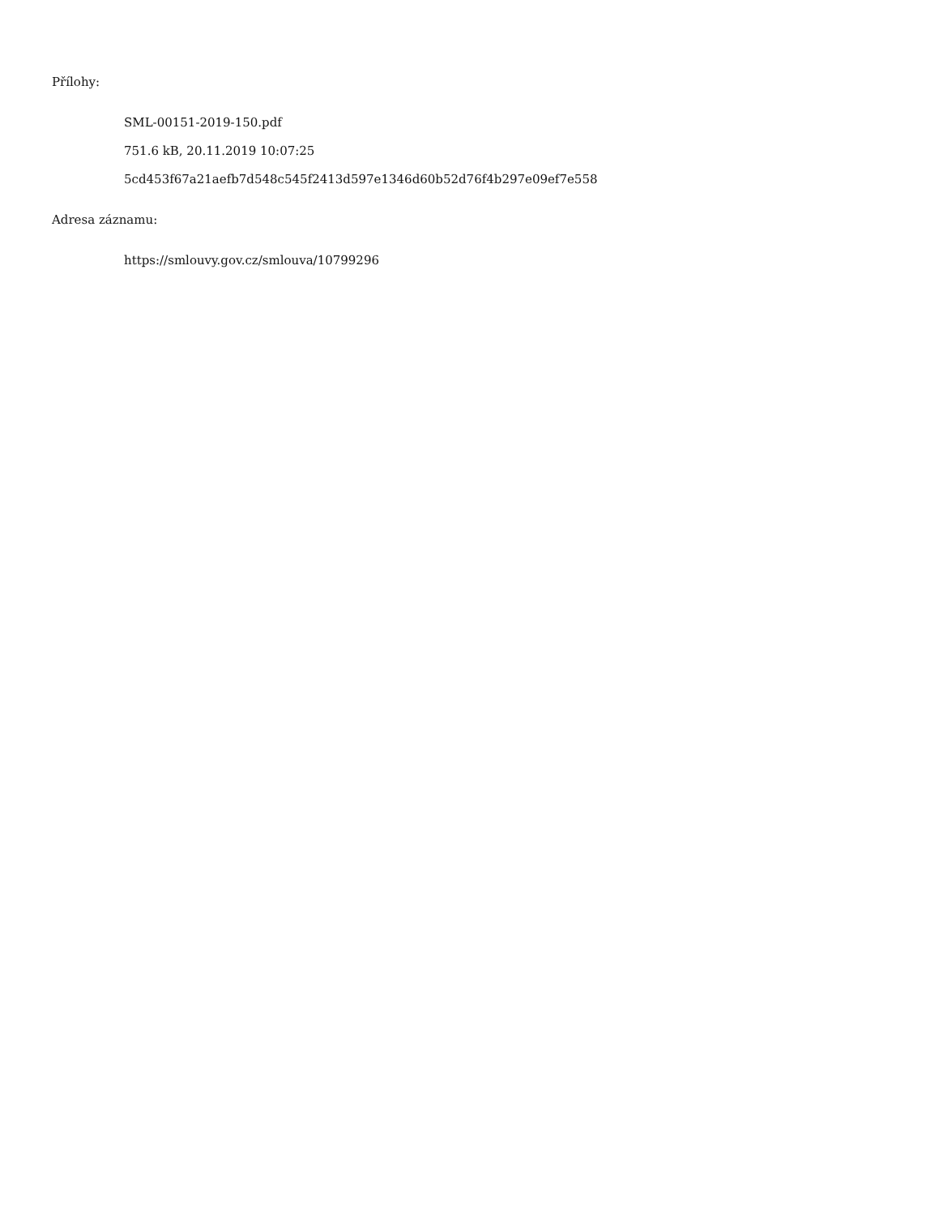Přílohy:
SML-00151-2019-150.pdf
751.6 kB, 20.11.2019 10:07:25
5cd453f67a21aefb7d548c545f2413d597e1346d60b52d76f4b297e09ef7e558
Adresa záznamu:
https://smlouvy.gov.cz/smlouva/10799296